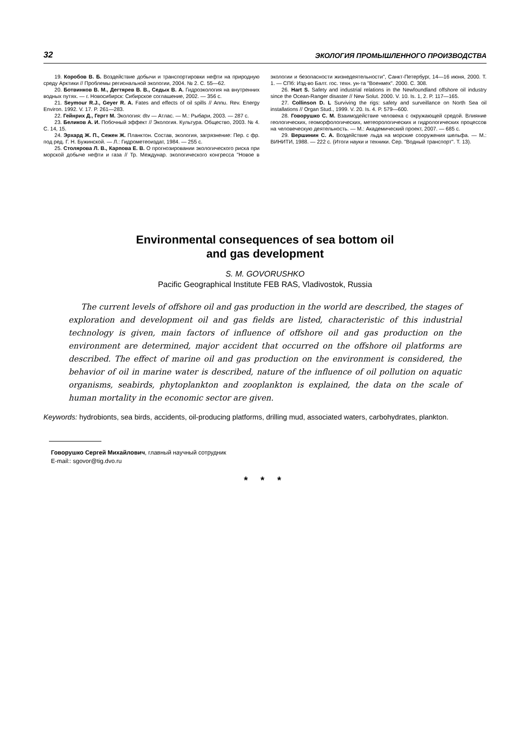32 ЭКОЛОГИЯ ПРОМЫШЛЕННОГО ПРОИЗВОДСТВА
19. Коробов В. Б. Воздействие добычи и транспортировки нефти на природную среду Арктики // Проблемы региональной экологии, 2004. № 2. С. 55—62.
20. Ботвинков В. М., Дегтярев В. В., Седых В. А. Гидроэкология на внутренних водных путях. — г. Новосибирск: Сибирское соглашение, 2002. — 356 с.
21. Seymour R.J., Geyer R. A. Fates and effects of oil spills // Annu. Rev. Energy Environ. 1992. V. 17. P. 261—283.
22. Гейнрих Д., Гергт М. Экология: dtv — Атлас. — М.: Рыбари, 2003. — 287 с.
23. Беликов А. И. Побочный эффект // Экология. Культура. Общество, 2003. № 4. С. 14, 15.
24. Эрхард Ж. П., Сежен Ж. Планктон. Состав, экология, загрязнение: Пер. с фр. под ред. Г. Н. Бужинской. — Л.: Гидрометеоиздат, 1984. — 255 с.
25. Столярова Л. В., Карпова Е. В. О прогнозировании экологического риска при морской добыче нефти и газа // Тр. Междунар. экологического конгресса "Новое в экологии и безопасности жизнедеятельности", Санкт-Петербург, 14—16 июня, 2000. Т. 1. — СПб: Изд-во Балт. гос. техн. ун-та "Военмех". 2000. С. 308.
26. Hart S. Safety and industrial relations in the Newfoundland offshore oil industry since the Ocean-Ranger disaster // New Solut. 2000. V. 10. Is. 1, 2. P. 117—165.
27. Collinson D. L Surviving the rigs: safety and surveillance on North Sea oil installations // Organ Stud., 1999. V. 20. Is. 4. P. 579—600.
28. Говорушко С. М. Взаимодействие человека с окружающей средой. Влияние геологических, геоморфологических, метеорологических и гидрологических процессов на человеческую деятельность. — М.: Академический проект, 2007. — 685 с.
29. Вершинин С. А. Воздействие льда на морские сооружения шельфа. — М.: ВИНИТИ, 1988. — 222 с. (Итоги науки и техники. Сер. "Водный транспорт". Т. 13).
Environmental consequences of sea bottom oil
and gas development
S. M. GOVORUSHKO
Pacific Geographical Institute FEB RAS, Vladivostok, Russia
The current levels of offshore oil and gas production in the world are described, the stages of exploration and development oil and gas fields are listed, characteristic of this industrial technology is given, main factors of influence of offshore oil and gas production on the environment are determined, major accident that occurred on the offshore oil platforms are described. The effect of marine oil and gas production on the environment is considered, the behavior of oil in marine water is described, nature of the influence of oil pollution on aquatic organisms, seabirds, phytoplankton and zooplankton is explained, the data on the scale of human mortality in the economic sector are given.
Keywords: hydrobionts, sea birds, accidents, oil-producing platforms, drilling mud, associated waters, carbohydrates, plankton.
Говорушко Сергей Михайлович, главный научный сотрудник
E-mail:: sgovor@tig.dvo.ru
* * *